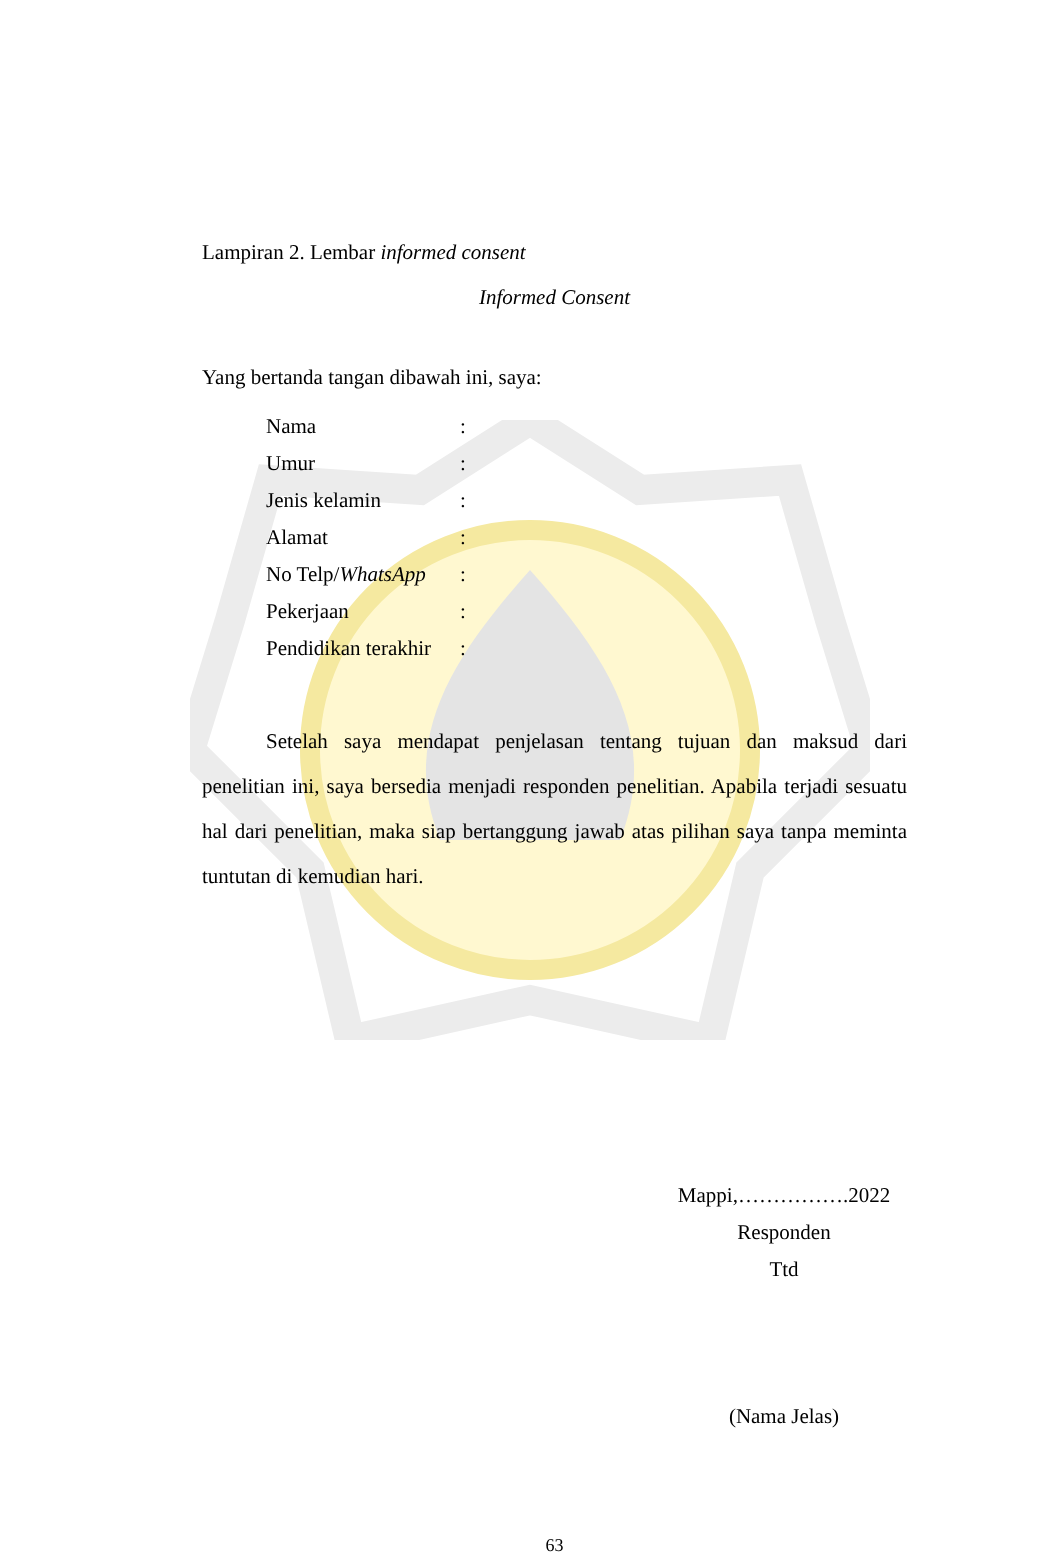Lampiran 2. Lembar informed consent
Informed Consent
Yang bertanda tangan dibawah ini, saya:
Nama:
Umur:
Jenis kelamin:
Alamat:
No Telp/WhatsApp:
Pekerjaan:
Pendidikan terakhir:
Setelah saya mendapat penjelasan tentang tujuan dan maksud dari penelitian ini, saya bersedia menjadi responden penelitian. Apabila terjadi sesuatu hal dari penelitian, maka siap bertanggung jawab atas pilihan saya tanpa meminta tuntutan di kemudian hari.
Mappi,…………….2022
Responden
Ttd
(Nama Jelas)
63